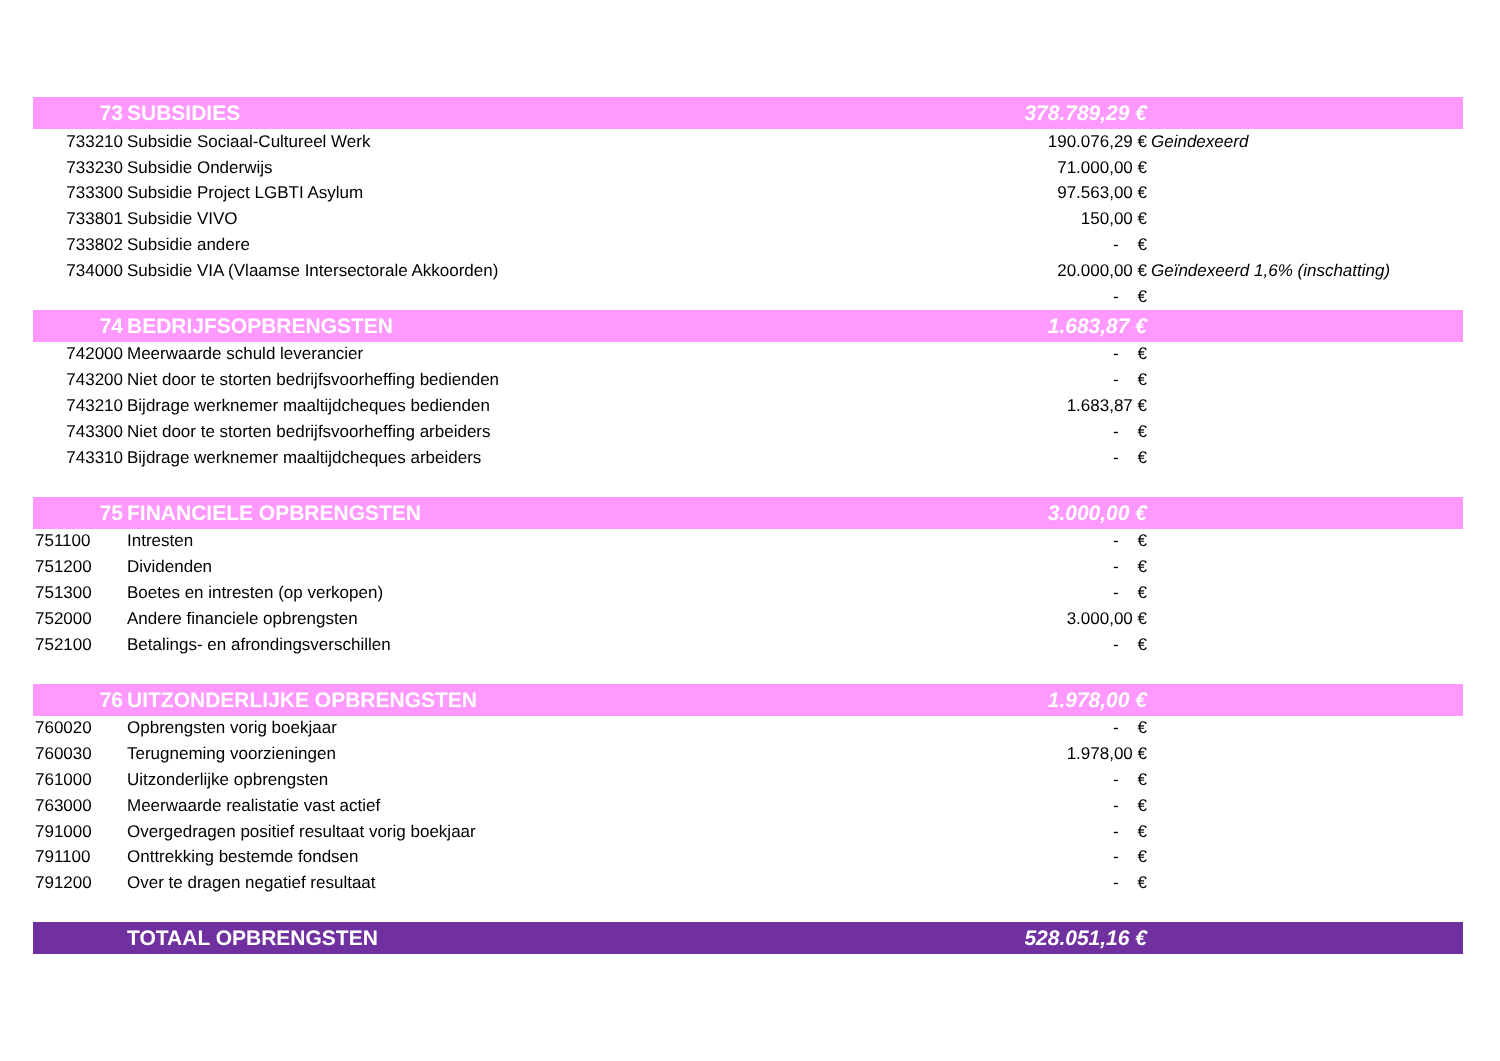| 73 | SUBSIDIES | 378.789,29 € | |
| 733210 | Subsidie Sociaal-Cultureel Werk | 190.076,29 € | Geindexeerd |
| 733230 | Subsidie Onderwijs | 71.000,00 € | |
| 733300 | Subsidie Project LGBTI Asylum | 97.563,00 € | |
| 733801 | Subsidie VIVO | 150,00 € | |
| 733802 | Subsidie andere | - € | |
| 734000 | Subsidie VIA (Vlaamse Intersectorale Akkoorden) | 20.000,00 € | Geïndexeerd 1,6% (inschatting) |
| | | - € | |
| 74 | BEDRIJFSOPBRENGSTEN | 1.683,87 € | |
| 742000 | Meerwaarde schuld leverancier | - € | |
| 743200 | Niet door te storten bedrijfsvoorheffing bedienden | - € | |
| 743210 | Bijdrage werknemer maaltijdcheques bedienden | 1.683,87 € | |
| 743300 | Niet door te storten bedrijfsvoorheffing arbeiders | - € | |
| 743310 | Bijdrage werknemer maaltijdcheques arbeiders | - € | |
| 75 | FINANCIELE OPBRENGSTEN | 3.000,00 € | |
| 751100 | Intresten | - € | |
| 751200 | Dividenden | - € | |
| 751300 | Boetes en intresten (op verkopen) | - € | |
| 752000 | Andere financiele opbrengsten | 3.000,00 € | |
| 752100 | Betalings- en afrondingsverschillen | - € | |
| 76 | UITZONDERLIJKE OPBRENGSTEN | 1.978,00 € | |
| 760020 | Opbrengsten vorig boekjaar | - € | |
| 760030 | Terugneming voorzieningen | 1.978,00 € | |
| 761000 | Uitzonderlijke opbrengsten | - € | |
| 763000 | Meerwaarde realistatie vast actief | - € | |
| 791000 | Overgedragen positief resultaat vorig boekjaar | - € | |
| 791100 | Onttrekking bestemde fondsen | - € | |
| 791200 | Over te dragen negatief resultaat | - € | |
| | TOTAAL OPBRENGSTEN | 528.051,16 € | |